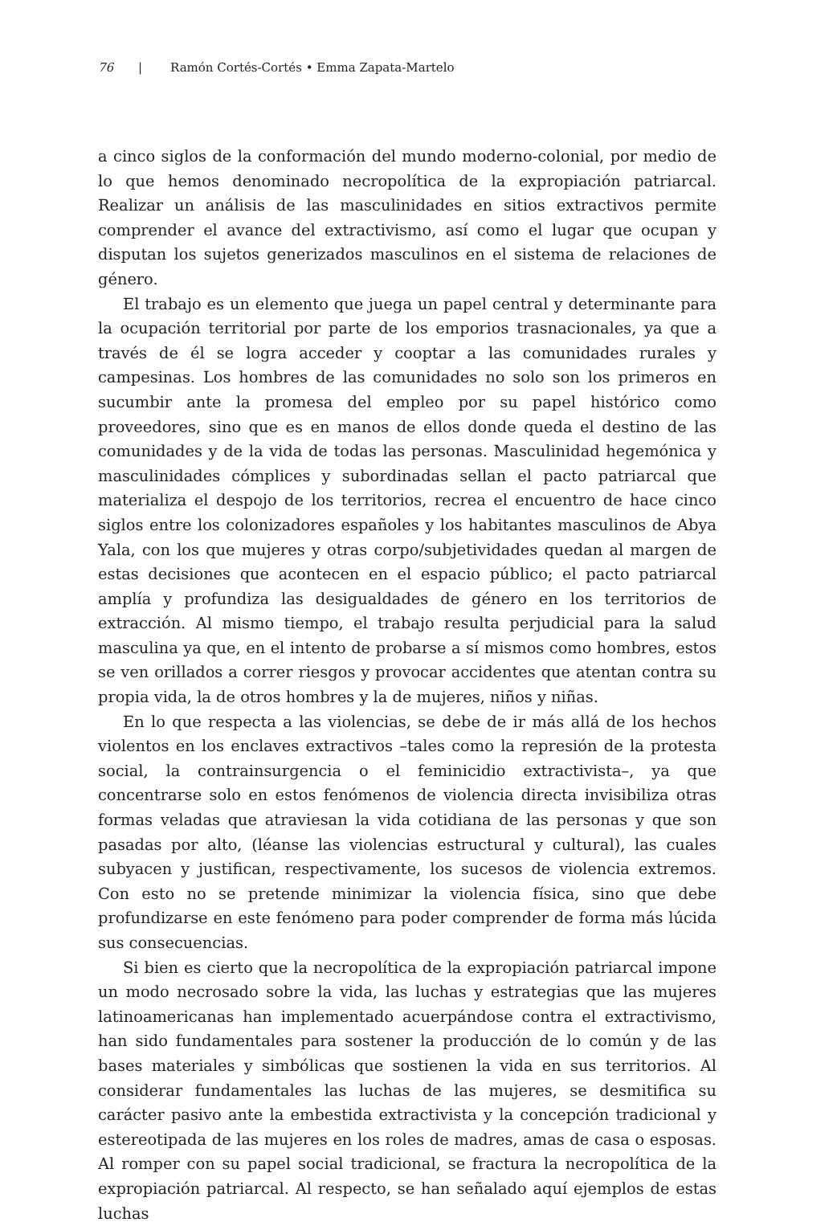76 | Ramón Cortés-Cortés • Emma Zapata-Martelo
a cinco siglos de la conformación del mundo moderno-colonial, por medio de lo que hemos denominado necropolítica de la expropiación patriarcal. Realizar un análisis de las masculinidades en sitios extractivos permite comprender el avance del extractivismo, así como el lugar que ocupan y disputan los sujetos generizados masculinos en el sistema de relaciones de género.
El trabajo es un elemento que juega un papel central y determinante para la ocupación territorial por parte de los emporios trasnacionales, ya que a través de él se logra acceder y cooptar a las comunidades rurales y campesinas. Los hombres de las comunidades no solo son los primeros en sucumbir ante la promesa del empleo por su papel histórico como proveedores, sino que es en manos de ellos donde queda el destino de las comunidades y de la vida de todas las personas. Masculinidad hegemónica y masculinidades cómplices y subordinadas sellan el pacto patriarcal que materializa el despojo de los territorios, recrea el encuentro de hace cinco siglos entre los colonizadores españoles y los habitantes masculinos de Abya Yala, con los que mujeres y otras corpo/subjetividades quedan al margen de estas decisiones que acontecen en el espacio público; el pacto patriarcal amplía y profundiza las desigualdades de género en los territorios de extracción. Al mismo tiempo, el trabajo resulta perjudicial para la salud masculina ya que, en el intento de probarse a sí mismos como hombres, estos se ven orillados a correr riesgos y provocar accidentes que atentan contra su propia vida, la de otros hombres y la de mujeres, niños y niñas.
En lo que respecta a las violencias, se debe de ir más allá de los hechos violentos en los enclaves extractivos –tales como la represión de la protesta social, la contrainsurgencia o el feminicidio extractivista–, ya que concentrarse solo en estos fenómenos de violencia directa invisibiliza otras formas veladas que atraviesan la vida cotidiana de las personas y que son pasadas por alto, (léanse las violencias estructural y cultural), las cuales subyacen y justifican, respectivamente, los sucesos de violencia extremos. Con esto no se pretende minimizar la violencia física, sino que debe profundizarse en este fenómeno para poder comprender de forma más lúcida sus consecuencias.
Si bien es cierto que la necropolítica de la expropiación patriarcal impone un modo necrosado sobre la vida, las luchas y estrategias que las mujeres latinoamericanas han implementado acuerpándose contra el extractivismo, han sido fundamentales para sostener la producción de lo común y de las bases materiales y simbólicas que sostienen la vida en sus territorios. Al considerar fundamentales las luchas de las mujeres, se desmitifica su carácter pasivo ante la embestida extractivista y la concepción tradicional y estereotipada de las mujeres en los roles de madres, amas de casa o esposas. Al romper con su papel social tradicional, se fractura la necropolítica de la expropiación patriarcal. Al respecto, se han señalado aquí ejemplos de estas luchas